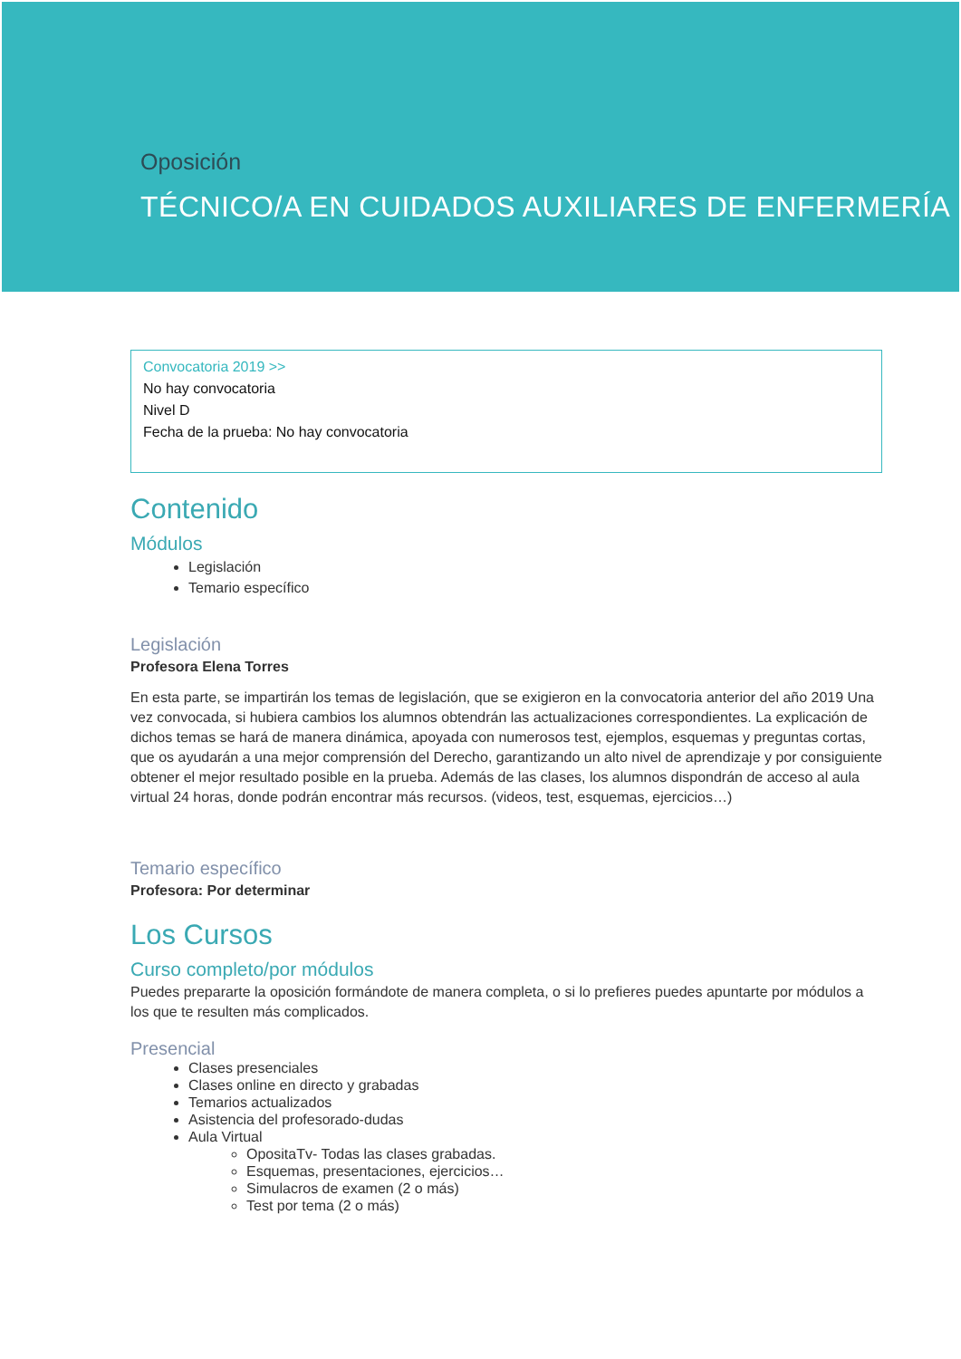Oposición
TÉCNICO/A EN CUIDADOS AUXILIARES DE ENFERMERÍA
Convocatoria 2019 >>
No hay convocatoria
Nivel D
Fecha de la prueba: No hay convocatoria
Contenido
Módulos
Legislación
Temario específico
Legislación
Profesora Elena Torres
En esta parte, se impartirán los temas de legislación, que se exigieron en la convocatoria anterior del año 2019 Una vez convocada, si hubiera cambios los alumnos obtendrán las actualizaciones correspondientes. La explicación de dichos temas se hará de manera dinámica, apoyada con numerosos test, ejemplos, esquemas y preguntas cortas, que os ayudarán a una mejor comprensión del Derecho, garantizando un alto nivel de aprendizaje y por consiguiente obtener el mejor resultado posible en la prueba. Además de las clases, los alumnos dispondrán de acceso al aula virtual 24 horas, donde podrán encontrar más recursos. (videos, test, esquemas, ejercicios…)
Temario específico
Profesora: Por determinar
Los Cursos
Curso completo/por módulos
Puedes prepararte la oposición formándote de manera completa, o si lo prefieres puedes apuntarte por módulos a los que te resulten más complicados.
Presencial
Clases presenciales
Clases online en directo y grabadas
Temarios actualizados
Asistencia del profesorado-dudas
Aula Virtual
OpositaTv- Todas las clases grabadas.
Esquemas, presentaciones, ejercicios…
Simulacros de examen (2 o más)
Test por tema (2 o más)